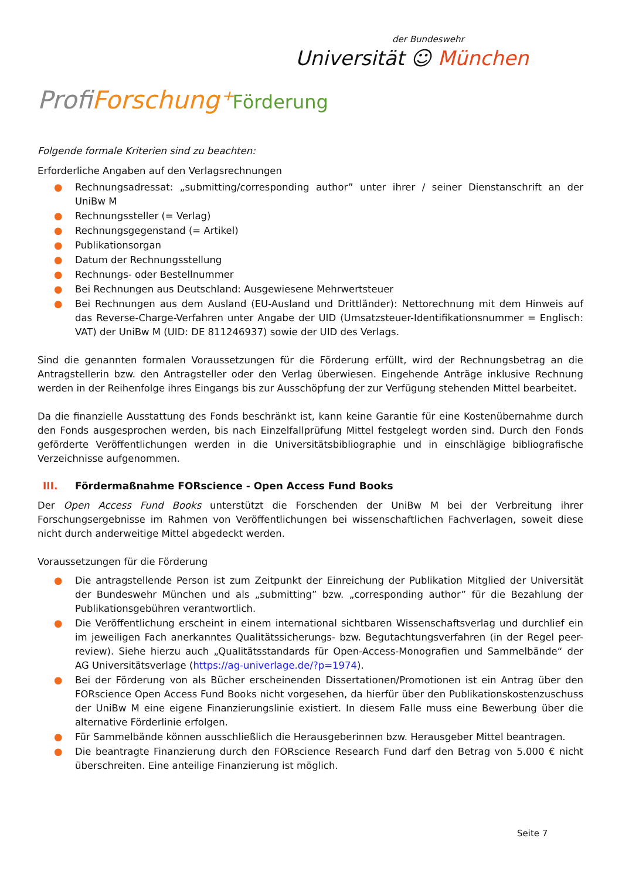der Bundeswehr
Universität ☺ München
ProfiForschung⁺Förderung
Folgende formale Kriterien sind zu beachten:
Erforderliche Angaben auf den Verlagsrechnungen
● Rechnungsadressat: „submitting/corresponding author” unter ihrer / seiner Dienstanschrift an der UniBw M
● Rechnungssteller (= Verlag)
● Rechnungsgegenstand (= Artikel)
● Publikationsorgan
● Datum der Rechnungsstellung
● Rechnungs- oder Bestellnummer
● Bei Rechnungen aus Deutschland: Ausgewiesene Mehrwertsteuer
● Bei Rechnungen aus dem Ausland (EU-Ausland und Drittländer): Nettorechnung mit dem Hinweis auf das Reverse-Charge-Verfahren unter Angabe der UID (Umsatzsteuer-Identifikationsnummer = Englisch: VAT) der UniBw M (UID: DE 811246937) sowie der UID des Verlags.
Sind die genannten formalen Voraussetzungen für die Förderung erfüllt, wird der Rechnungsbetrag an die Antragstellerin bzw. den Antragsteller oder den Verlag überwiesen. Eingehende Anträge inklusive Rechnung werden in der Reihenfolge ihres Eingangs bis zur Ausschöpfung der zur Verfügung stehenden Mittel bearbeitet.
Da die finanzielle Ausstattung des Fonds beschränkt ist, kann keine Garantie für eine Kostenübernahme durch den Fonds ausgesprochen werden, bis nach Einzelfallprüfung Mittel festgelegt worden sind. Durch den Fonds geförderte Veröffentlichungen werden in die Universitätsbibliographie und in einschlägige bibliografische Verzeichnisse aufgenommen.
III. Fördermaßnahme FORscience - Open Access Fund Books
Der Open Access Fund Books unterstützt die Forschenden der UniBw M bei der Verbreitung ihrer Forschungsergebnisse im Rahmen von Veröffentlichungen bei wissenschaftlichen Fachverlagen, soweit diese nicht durch anderweitige Mittel abgedeckt werden.
Voraussetzungen für die Förderung
● Die antragstellende Person ist zum Zeitpunkt der Einreichung der Publikation Mitglied der Universität der Bundeswehr München und als „submitting” bzw. „corresponding author” für die Bezahlung der Publikationsgebühren verantwortlich.
● Die Veröffentlichung erscheint in einem international sichtbaren Wissenschaftsverlag und durchlief ein im jeweiligen Fach anerkanntes Qualitätssicherungs- bzw. Begutachtungsverfahren (in der Regel peer-review). Siehe hierzu auch „Qualitätsstandards für Open-Access-Monografien und Sammelbände“ der AG Universitätsverlage (https://ag-univerlage.de/?p=1974).
● Bei der Förderung von als Bücher erscheinenden Dissertationen/Promotionen ist ein Antrag über den FORscience Open Access Fund Books nicht vorgesehen, da hierfür über den Publikationskostenzuschuss der UniBw M eine eigene Finanzierungslinie existiert. In diesem Falle muss eine Bewerbung über die alternative Förderlinie erfolgen.
● Für Sammelbände können ausschließlich die Herausgeberinnen bzw. Herausgeber Mittel beantragen.
● Die beantragte Finanzierung durch den FORscience Research Fund darf den Betrag von 5.000 € nicht überschreiten. Eine anteilige Finanzierung ist möglich.
Seite 7